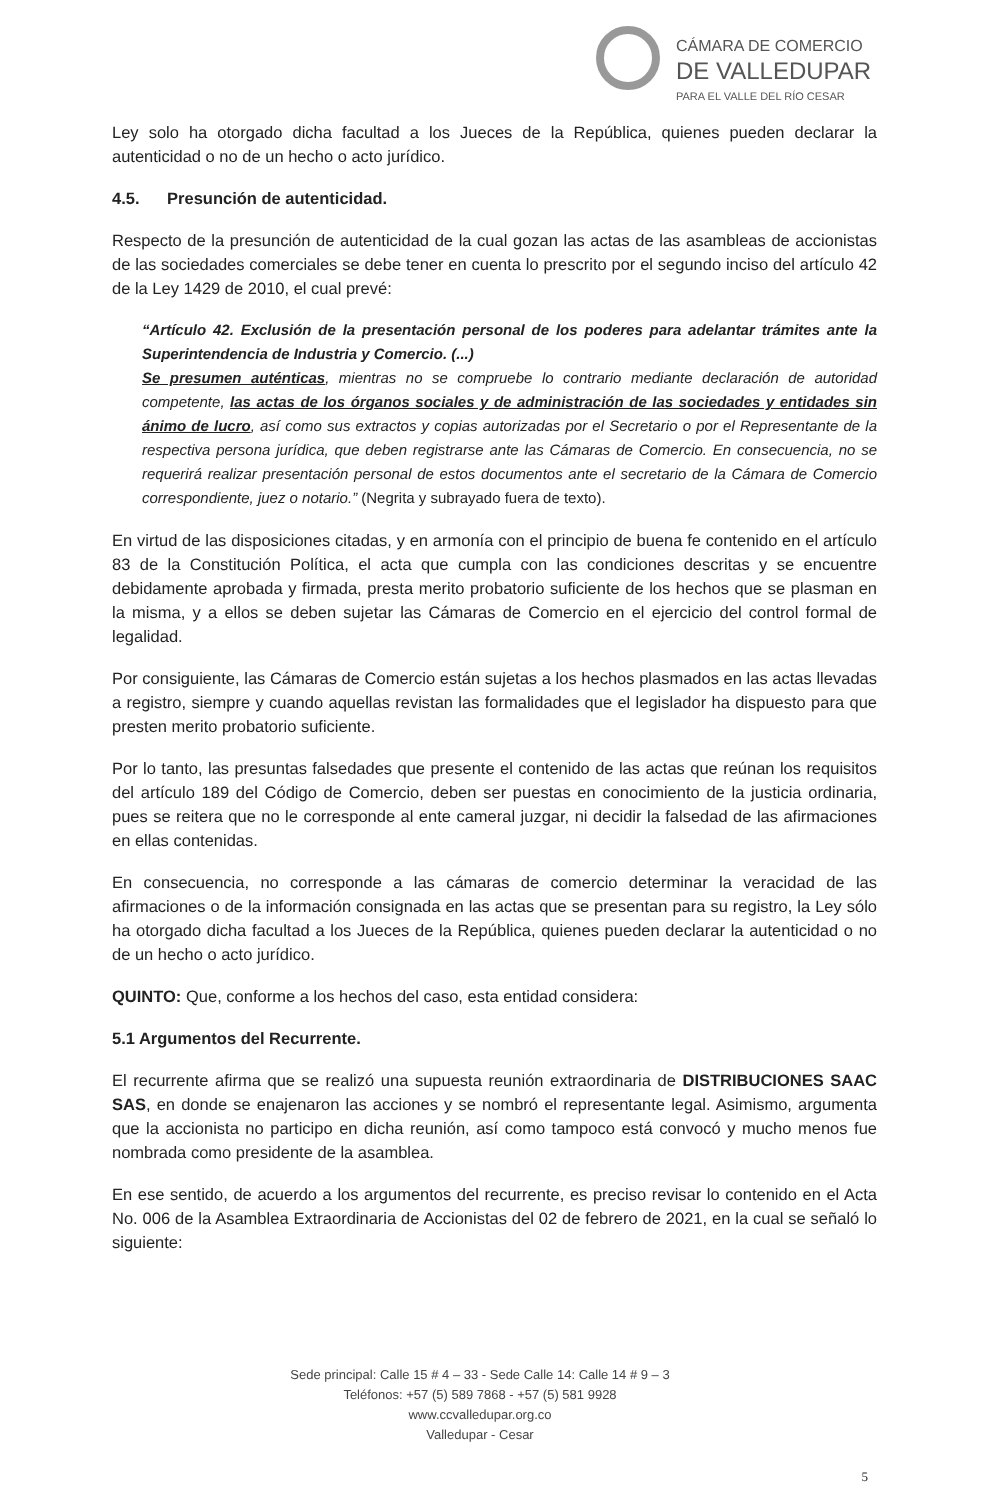CÁMARA DE COMERCIO
DE VALLEDUPAR
PARA EL VALLE DEL RÍO CESAR
Ley solo ha otorgado dicha facultad a los Jueces de la República, quienes pueden declarar la autenticidad o no de un hecho o acto jurídico.
4.5. Presunción de autenticidad.
Respecto de la presunción de autenticidad de la cual gozan las actas de las asambleas de accionistas de las sociedades comerciales se debe tener en cuenta lo prescrito por el segundo inciso del artículo 42 de la Ley 1429 de 2010, el cual prevé:
“Artículo 42. Exclusión de la presentación personal de los poderes para adelantar trámites ante la Superintendencia de Industria y Comercio. (...)
Se presumen auténticas, mientras no se compruebe lo contrario mediante declaración de autoridad competente, las actas de los órganos sociales y de administración de las sociedades y entidades sin ánimo de lucro, así como sus extractos y copias autorizadas por el Secretario o por el Representante de la respectiva persona jurídica, que deben registrarse ante las Cámaras de Comercio. En consecuencia, no se requerirá realizar presentación personal de estos documentos ante el secretario de la Cámara de Comercio correspondiente, juez o notario.” (Negrita y subrayado fuera de texto).
En virtud de las disposiciones citadas, y en armonía con el principio de buena fe contenido en el artículo 83 de la Constitución Política, el acta que cumpla con las condiciones descritas y se encuentre debidamente aprobada y firmada, presta merito probatorio suficiente de los hechos que se plasman en la misma, y a ellos se deben sujetar las Cámaras de Comercio en el ejercicio del control formal de legalidad.
Por consiguiente, las Cámaras de Comercio están sujetas a los hechos plasmados en las actas llevadas a registro, siempre y cuando aquellas revistan las formalidades que el legislador ha dispuesto para que presten merito probatorio suficiente.
Por lo tanto, las presuntas falsedades que presente el contenido de las actas que reúnan los requisitos del artículo 189 del Código de Comercio, deben ser puestas en conocimiento de la justicia ordinaria, pues se reitera que no le corresponde al ente cameral juzgar, ni decidir la falsedad de las afirmaciones en ellas contenidas.
En consecuencia, no corresponde a las cámaras de comercio determinar la veracidad de las afirmaciones o de la información consignada en las actas que se presentan para su registro, la Ley sólo ha otorgado dicha facultad a los Jueces de la República, quienes pueden declarar la autenticidad o no de un hecho o acto jurídico.
QUINTO: Que, conforme a los hechos del caso, esta entidad considera:
5.1 Argumentos del Recurrente.
El recurrente afirma que se realizó una supuesta reunión extraordinaria de DISTRIBUCIONES SAAC SAS, en donde se enajenaron las acciones y se nombró el representante legal. Asimismo, argumenta que la accionista no participo en dicha reunión, así como tampoco está convocó y mucho menos fue nombrada como presidente de la asamblea.
En ese sentido, de acuerdo a los argumentos del recurrente, es preciso revisar lo contenido en el Acta No. 006 de la Asamblea Extraordinaria de Accionistas del 02 de febrero de 2021, en la cual se señaló lo siguiente:
Sede principal: Calle 15 # 4 – 33 - Sede Calle 14: Calle 14 # 9 – 3
Teléfonos: +57 (5) 589 7868 - +57 (5) 581 9928
www.ccvalledupar.org.co
Valledupar - Cesar
5